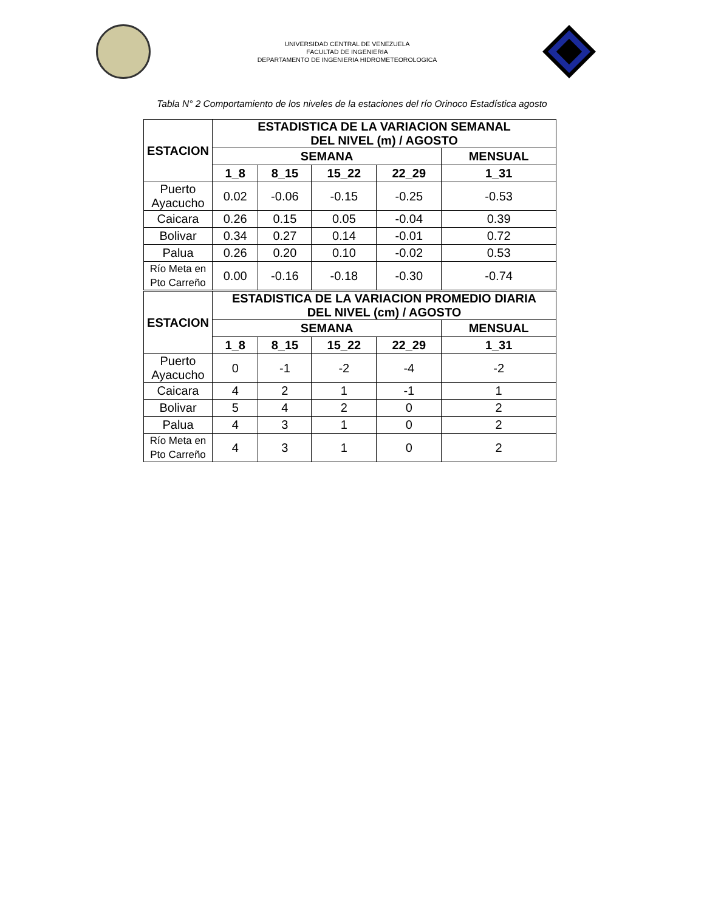UNIVERSIDAD CENTRAL DE VENEZUELA
FACULTAD DE INGENIERIA
DEPARTAMENTO DE INGENIERIA HIDROMETEOROLOGICA
Tabla N° 2 Comportamiento de los niveles de la estaciones del río Orinoco Estadística agosto
| ESTACION | ESTADISTICA DE LA VARIACION SEMANAL DEL NIVEL (m) / AGOSTO | | | | |
| --- | --- | --- | --- | --- | --- |
| | SEMANA | | | | MENSUAL |
| | 1_8 | 8_15 | 15_22 | 22_29 | 1_31 |
| Puerto Ayacucho | 0.02 | -0.06 | -0.15 | -0.25 | -0.53 |
| Caicara | 0.26 | 0.15 | 0.05 | -0.04 | 0.39 |
| Bolivar | 0.34 | 0.27 | 0.14 | -0.01 | 0.72 |
| Palua | 0.26 | 0.20 | 0.10 | -0.02 | 0.53 |
| Río Meta en Pto Carreño | 0.00 | -0.16 | -0.18 | -0.30 | -0.74 |
| ESTACION | ESTADISTICA DE LA VARIACION PROMEDIO DIARIA DEL NIVEL (cm) / AGOSTO | | | | |
| | SEMANA | | | | MENSUAL |
| | 1_8 | 8_15 | 15_22 | 22_29 | 1_31 |
| Puerto Ayacucho | 0 | -1 | -2 | -4 | -2 |
| Caicara | 4 | 2 | 1 | -1 | 1 |
| Bolivar | 5 | 4 | 2 | 0 | 2 |
| Palua | 4 | 3 | 1 | 0 | 2 |
| Río Meta en Pto Carreño | 4 | 3 | 1 | 0 | 2 |